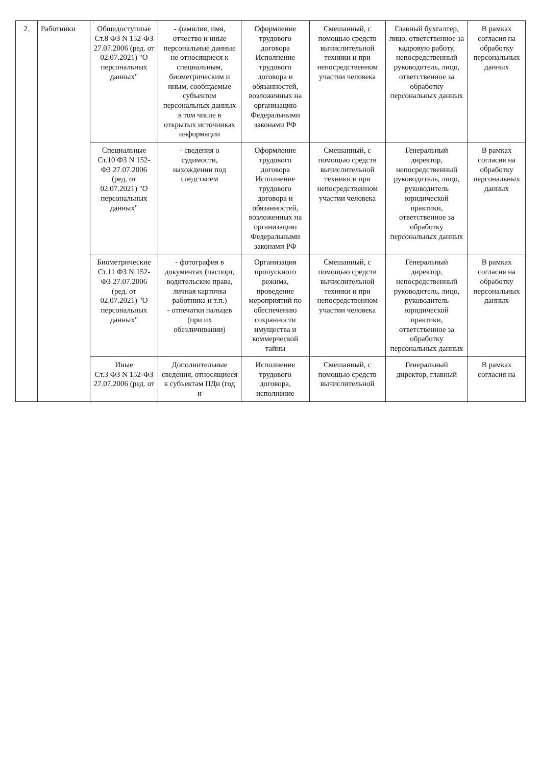| 2. | Работники | Общедоступные Ст.8 ФЗ N 152-ФЗ 27.07.2006 (ред. от 02.07.2021) "О персональных данных" | - фамилия, имя, отчество и иные персональные данные не относящиеся к специальным, биометрическим и иным, сообщаемые субъектом персональных данных в том числе в открытых источниках информации | Оформление трудового договора Исполнение трудового договора и обязанностей, возложенных на организацию Федеральными законами РФ | Смешанный, с помощью средств вычислительной техники и при непосредственном участии человека | Главный бухгалтер, лицо, ответственное за кадровую работу, непосредственный руководитель, лицо, ответственное за обработку персональных данных | В рамках согласия на обработку персональных данных |
| | | Специальные Ст.10 ФЗ N 152-ФЗ 27.07.2006 (ред. от 02.07.2021) "О персональных данных" | - сведения о судимости, нахождении под следствием | Оформление трудового договора Исполнение трудового договора и обязанностей, возложенных на организацию Федеральными законами РФ | Смешанный, с помощью средств вычислительной техники и при непосредственном участии человека | Генеральный директор, непосредственный руководитель, лицо, руководитель юридической практики, ответственное за обработку персональных данных | В рамках согласия на обработку персональных данных |
| | | Биометрические Ст.11 ФЗ N 152-ФЗ 27.07.2006 (ред. от 02.07.2021) "О персональных данных" | - фотография в документах (паспорт, водительские права, личная карточка работника и т.п.) - отпечатки пальцев (при их обезличивании) | Организация пропускного режима, проведение мероприятий по обеспечению сохранности имущества и коммерческой тайны | Смешанный, с помощью средств вычислительной техники и при непосредственном участии человека | Генеральный директор, непосредственный руководитель, лицо, руководитель юридической практики, ответственное за обработку персональных данных | В рамках согласия на обработку персональных данных |
| | | Иные Ст.3 ФЗ N 152-ФЗ 27.07.2006 (ред. от | Дополнительные сведения, относящиеся к субъектам ПДн (год и | Исполнение трудового договора, исполнение | Смешанный, с помощью средств вычислительной | Генеральный директор, главный | В рамках согласия на |